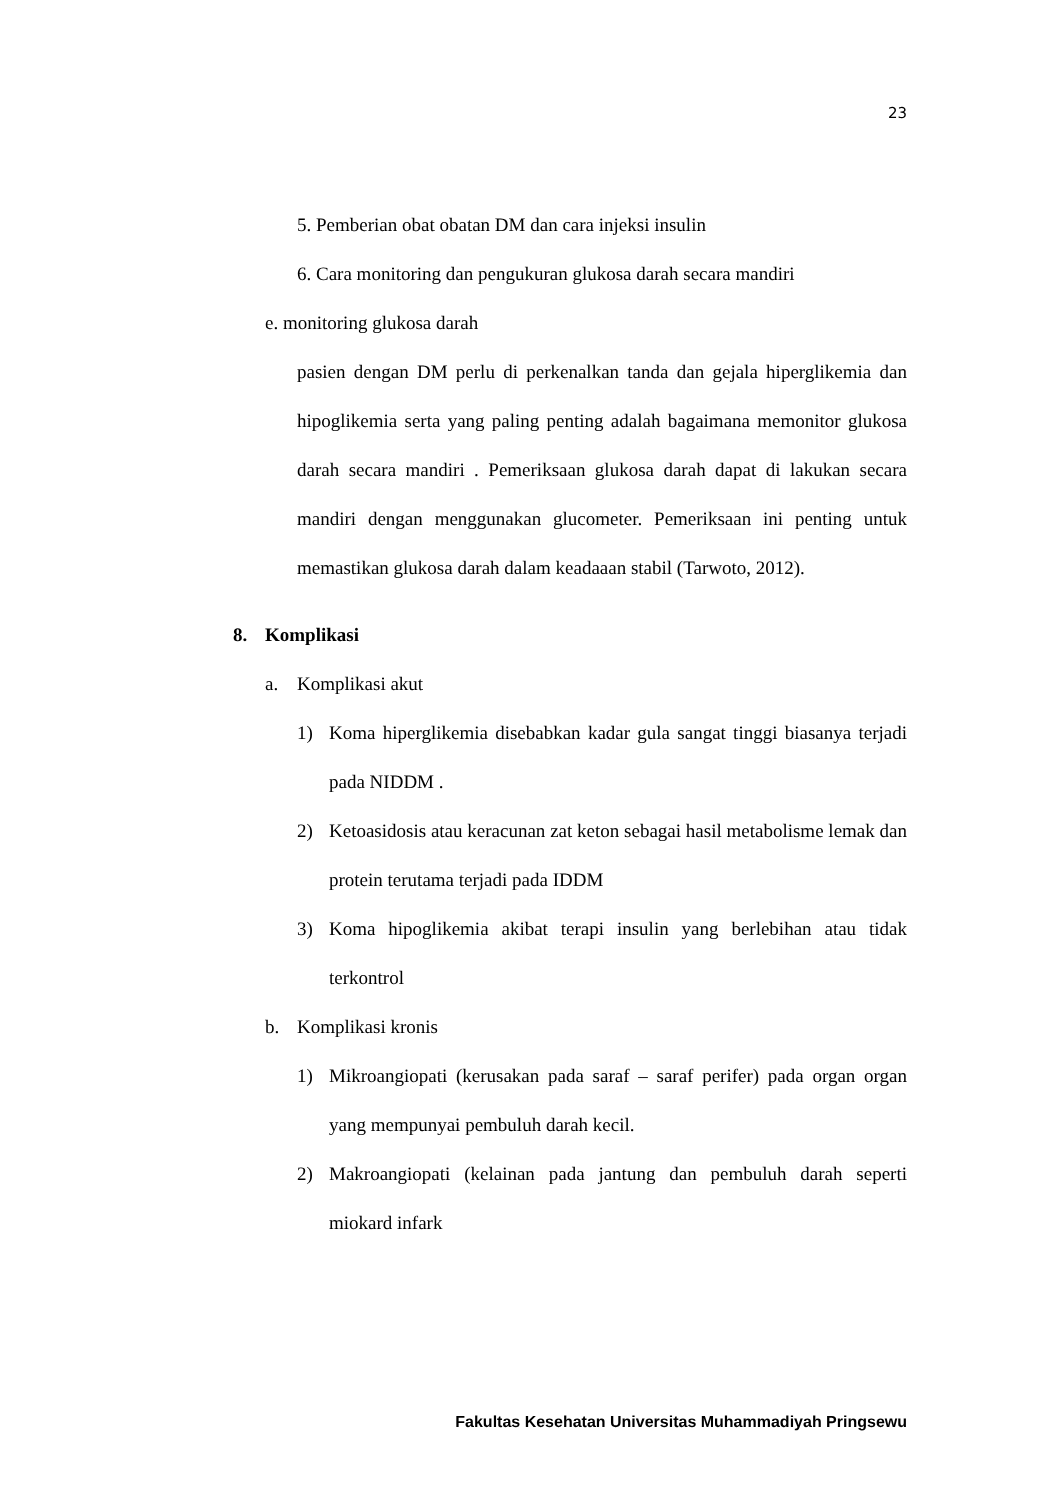23
5. Pemberian obat obatan DM dan cara injeksi insulin
6. Cara monitoring dan pengukuran glukosa darah secara mandiri
e. monitoring glukosa darah
pasien dengan DM perlu di perkenalkan tanda dan gejala hiperglikemia dan hipoglikemia serta yang paling penting adalah bagaimana memonitor glukosa darah secara mandiri . Pemeriksaan glukosa darah dapat di lakukan secara mandiri dengan menggunakan glucometer. Pemeriksaan ini penting untuk memastikan glukosa darah dalam keadaaan stabil (Tarwoto, 2012).
8. Komplikasi
a. Komplikasi akut
1) Koma hiperglikemia disebabkan kadar gula sangat tinggi biasanya terjadi pada NIDDM .
2) Ketoasidosis atau keracunan zat keton sebagai hasil metabolisme lemak dan protein terutama terjadi pada IDDM
3) Koma hipoglikemia akibat terapi insulin yang berlebihan atau tidak terkontrol
b. Komplikasi kronis
1) Mikroangiopati (kerusakan pada saraf – saraf perifer) pada organ organ yang mempunyai pembuluh darah kecil.
2) Makroangiopati (kelainan pada jantung dan pembuluh darah seperti miokard infark
Fakultas Kesehatan Universitas Muhammadiyah Pringsewu